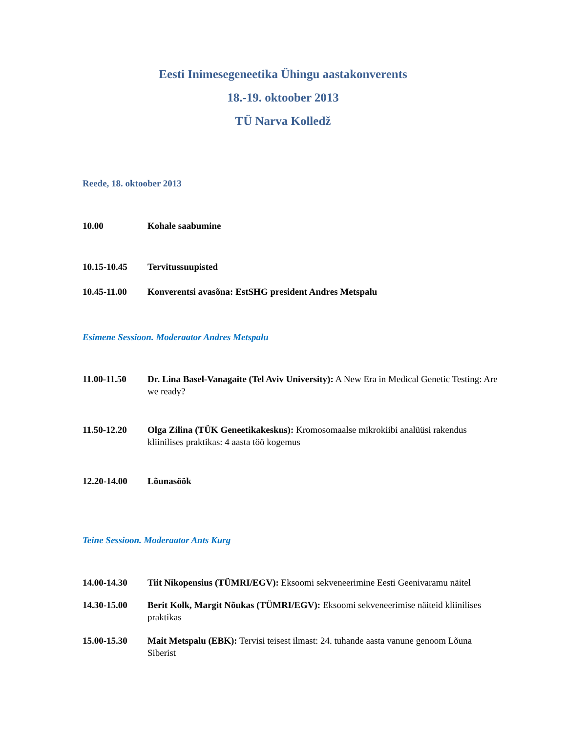Eesti Inimesegeneetika Ühingu aastakonverents
18.-19. oktoober 2013
TÜ Narva Kolledž
Reede, 18. oktoober 2013
10.00 Kohale saabumine
10.15-10.45 Tervitussuupisted
10.45-11.00 Konverentsi avasõna: EstSHG president Andres Metspalu
Esimene Sessioon. Moderaator Andres Metspalu
11.00-11.50 Dr. Lina Basel-Vanagaite (Tel Aviv University): A New Era in Medical Genetic Testing: Are we ready?
11.50-12.20 Olga Zilina (TÜK Geneetikakeskus): Kromosomaalse mikrokiibi analüüsi rakendus kliinilises praktikas: 4 aasta töö kogemus
12.20-14.00 Lõunasöök
Teine Sessioon. Moderaator Ants Kurg
14.00-14.30 Tiit Nikopensius (TÜMRI/EGV): Eksoomi sekveneerimine Eesti Geenivaramu näitel
14.30-15.00 Berit Kolk, Margit Nõukas (TÜMRI/EGV): Eksoomi sekveneerimise näiteid kliinilises praktikas
15.00-15.30 Mait Metspalu (EBK): Tervisi teisest ilmast: 24. tuhande aasta vanune genoom Lõuna Siberist